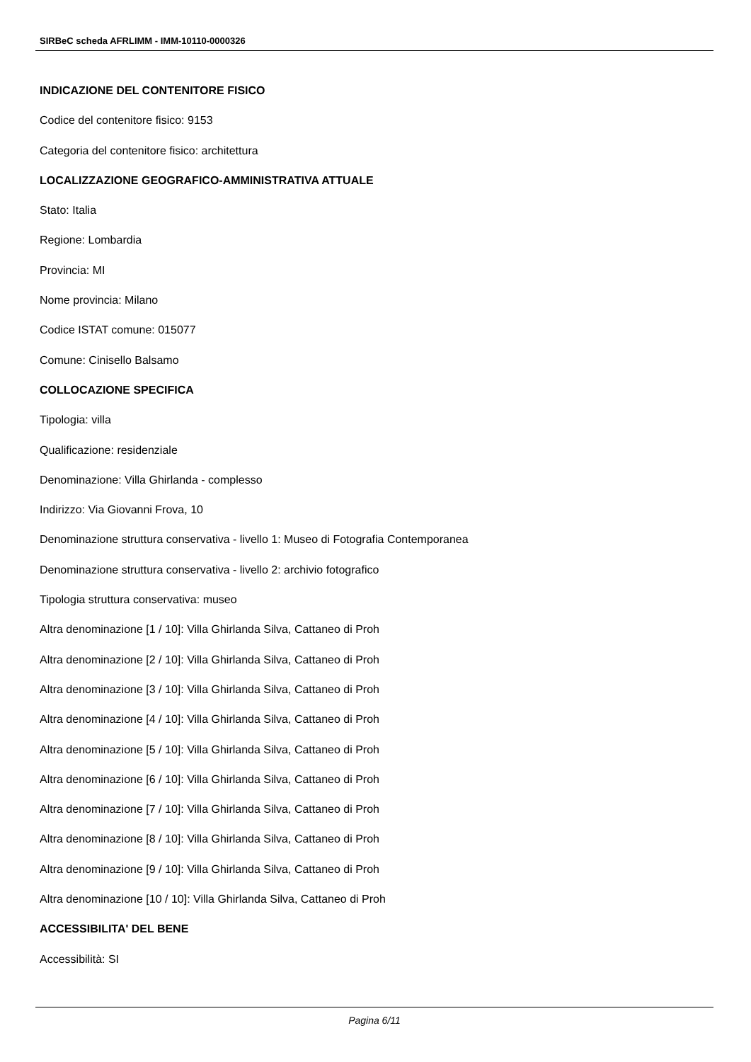SIRBeC scheda AFRLIMM - IMM-10110-0000326
INDICAZIONE DEL CONTENITORE FISICO
Codice del contenitore fisico: 9153
Categoria del contenitore fisico: architettura
LOCALIZZAZIONE GEOGRAFICO-AMMINISTRATIVA ATTUALE
Stato: Italia
Regione: Lombardia
Provincia: MI
Nome provincia: Milano
Codice ISTAT comune: 015077
Comune: Cinisello Balsamo
COLLOCAZIONE SPECIFICA
Tipologia: villa
Qualificazione: residenziale
Denominazione: Villa Ghirlanda - complesso
Indirizzo: Via Giovanni Frova, 10
Denominazione struttura conservativa - livello 1: Museo di Fotografia Contemporanea
Denominazione struttura conservativa - livello 2: archivio fotografico
Tipologia struttura conservativa: museo
Altra denominazione [1 / 10]: Villa Ghirlanda Silva, Cattaneo di Proh
Altra denominazione [2 / 10]: Villa Ghirlanda Silva, Cattaneo di Proh
Altra denominazione [3 / 10]: Villa Ghirlanda Silva, Cattaneo di Proh
Altra denominazione [4 / 10]: Villa Ghirlanda Silva, Cattaneo di Proh
Altra denominazione [5 / 10]: Villa Ghirlanda Silva, Cattaneo di Proh
Altra denominazione [6 / 10]: Villa Ghirlanda Silva, Cattaneo di Proh
Altra denominazione [7 / 10]: Villa Ghirlanda Silva, Cattaneo di Proh
Altra denominazione [8 / 10]: Villa Ghirlanda Silva, Cattaneo di Proh
Altra denominazione [9 / 10]: Villa Ghirlanda Silva, Cattaneo di Proh
Altra denominazione [10 / 10]: Villa Ghirlanda Silva, Cattaneo di Proh
ACCESSIBILITA' DEL BENE
Accessibilità: SI
Pagina 6/11